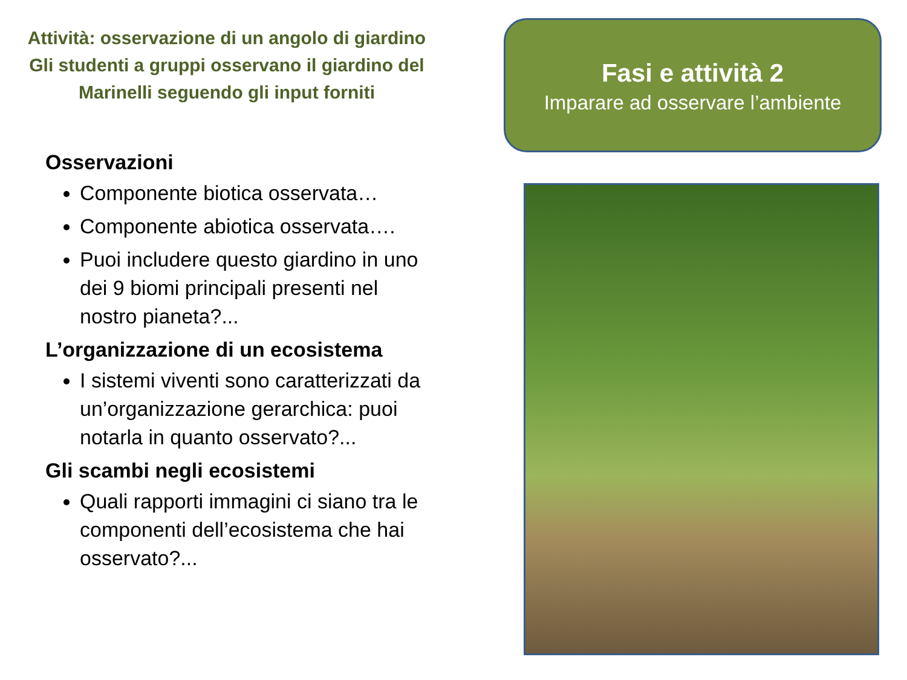Attività: osservazione di un angolo di giardino
Gli studenti a gruppi osservano il giardino del
Marinelli seguendo gli input forniti
Osservazioni
Componente biotica osservata…
Componente abiotica osservata….
Puoi includere questo giardino in uno dei 9 biomi principali presenti nel nostro pianeta?...
L’organizzazione di un ecosistema
I sistemi viventi sono caratterizzati da un’organizzazione gerarchica: puoi notarla in quanto osservato?...
Gli scambi negli ecosistemi
Quali rapporti immagini ci siano tra le componenti dell’ecosistema che hai osservato?...
Fasi e attività 2
Imparare ad osservare l’ambiente